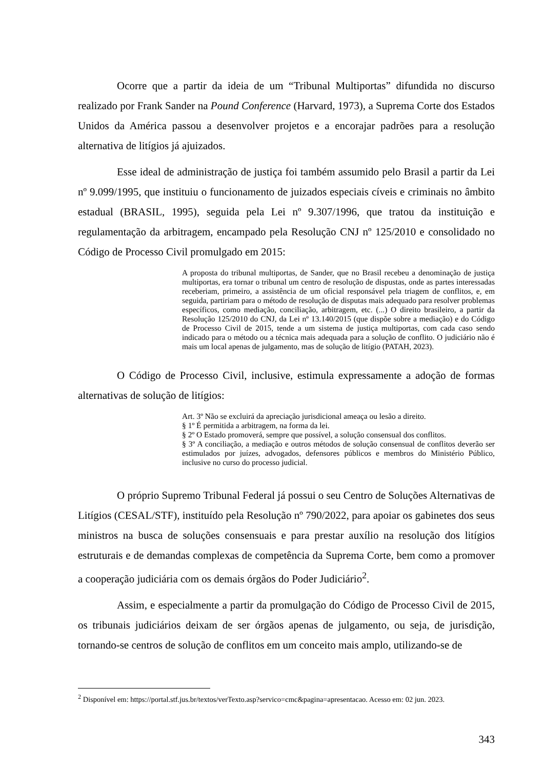Ocorre que a partir da ideia de um “Tribunal Multiportas” difundida no discurso realizado por Frank Sander na Pound Conference (Harvard, 1973), a Suprema Corte dos Estados Unidos da América passou a desenvolver projetos e a encorajar padrões para a resolução alternativa de litígios já ajuizados.
Esse ideal de administração de justiça foi também assumido pelo Brasil a partir da Lei nº 9.099/1995, que instituiu o funcionamento de juizados especiais cíveis e criminais no âmbito estadual (BRASIL, 1995), seguida pela Lei nº 9.307/1996, que tratou da instituição e regulamentação da arbitragem, encampado pela Resolução CNJ nº 125/2010 e consolidado no Código de Processo Civil promulgado em 2015:
A proposta do tribunal multiportas, de Sander, que no Brasil recebeu a denominação de justiça multiportas, era tornar o tribunal um centro de resolução de dispustas, onde as partes interessadas receberiam, primeiro, a assistência de um oficial responsável pela triagem de conflitos, e, em seguida, partiriam para o método de resolução de disputas mais adequado para resolver problemas específicos, como mediação, conciliação, arbitragem, etc. (...) O direito brasileiro, a partir da Resolução 125/2010 do CNJ, da Lei nº 13.140/2015 (que dispõe sobre a mediação) e do Código de Processo Civil de 2015, tende a um sistema de justiça multiportas, com cada caso sendo indicado para o método ou a técnica mais adequada para a solução de conflito. O judiciário não é mais um local apenas de julgamento, mas de solução de litígio (PATAH, 2023).
O Código de Processo Civil, inclusive, estimula expressamente a adoção de formas alternativas de solução de litígios:
Art. 3º Não se excluirá da apreciação jurisdicional ameaça ou lesão a direito.
§ 1º É permitida a arbitragem, na forma da lei.
§ 2º O Estado promoverá, sempre que possível, a solução consensual dos conflitos.
§ 3º A conciliação, a mediação e outros métodos de solução consensual de conflitos deverão ser estimulados por juízes, advogados, defensores públicos e membros do Ministério Público, inclusive no curso do processo judicial.
O próprio Supremo Tribunal Federal já possui o seu Centro de Soluções Alternativas de Litígios (CESAL/STF), instituído pela Resolução nº 790/2022, para apoiar os gabinetes dos seus ministros na busca de soluções consensuais e para prestar auxílio na resolução dos litígios estruturais e de demandas complexas de competência da Suprema Corte, bem como a promover a cooperação judiciária com os demais órgãos do Poder Judiciário<sup>2</sup>.
Assim, e especialmente a partir da promulgação do Código de Processo Civil de 2015, os tribunais judiciários deixam de ser órgãos apenas de julgamento, ou seja, de jurisdição, tornando-se centros de solução de conflitos em um conceito mais amplo, utilizando-se de
<sup>2</sup> Disponível em: https://portal.stf.jus.br/textos/verTexto.asp?servico=cmc&pagina=apresentacao. Acesso em: 02 jun. 2023.
343